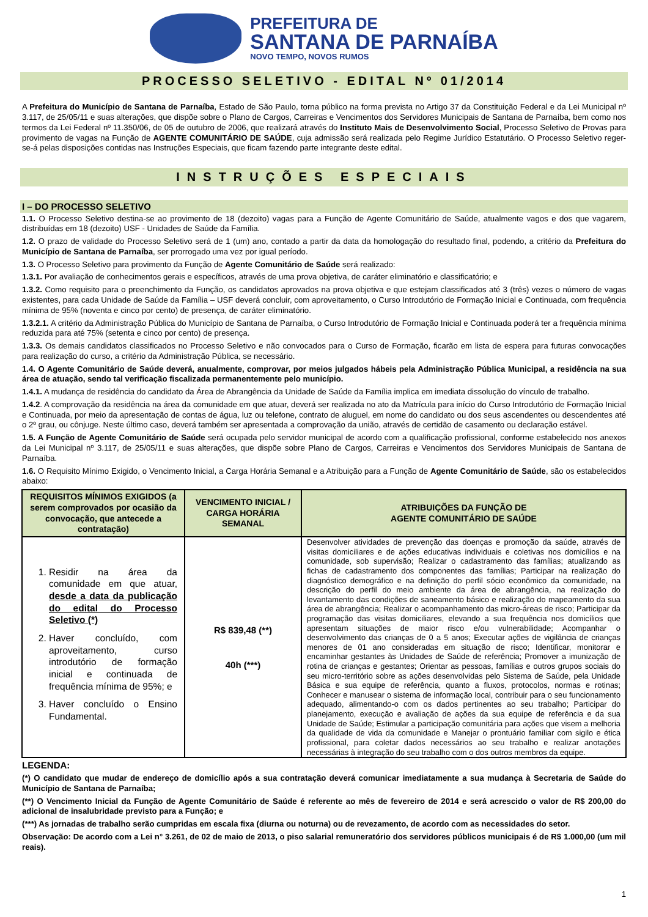PREFEITURA DE
SANTANA DE PARNAÍBA
NOVO TEMPO, NOVOS RUMOS
PROCESSO SELETIVO - EDITAL Nº 01/2014
A Prefeitura do Município de Santana de Parnaíba, Estado de São Paulo, torna público na forma prevista no Artigo 37 da Constituição Federal e da Lei Municipal nº 3.117, de 25/05/11 e suas alterações, que dispõe sobre o Plano de Cargos, Carreiras e Vencimentos dos Servidores Municipais de Santana de Parnaíba, bem como nos termos da Lei Federal nº 11.350/06, de 05 de outubro de 2006, que realizará através do Instituto Mais de Desenvolvimento Social, Processo Seletivo de Provas para provimento de vagas na Função de AGENTE COMUNITÁRIO DE SAÚDE, cuja admissão será realizada pelo Regime Jurídico Estatutário. O Processo Seletivo reger-se-á pelas disposições contidas nas Instruções Especiais, que ficam fazendo parte integrante deste edital.
INSTRUÇÕES ESPECIAIS
I – DO PROCESSO SELETIVO
1.1. O Processo Seletivo destina-se ao provimento de 18 (dezoito) vagas para a Função de Agente Comunitário de Saúde, atualmente vagos e dos que vagarem, distribuídas em 18 (dezoito) USF - Unidades de Saúde da Família.
1.2. O prazo de validade do Processo Seletivo será de 1 (um) ano, contado a partir da data da homologação do resultado final, podendo, a critério da Prefeitura do Município de Santana de Parnaíba, ser prorrogado uma vez por igual período.
1.3. O Processo Seletivo para provimento da Função de Agente Comunitário de Saúde será realizado:
1.3.1. Por avaliação de conhecimentos gerais e específicos, através de uma prova objetiva, de caráter eliminatório e classificatório; e
1.3.2. Como requisito para o preenchimento da Função, os candidatos aprovados na prova objetiva e que estejam classificados até 3 (três) vezes o número de vagas existentes, para cada Unidade de Saúde da Família – USF deverá concluir, com aproveitamento, o Curso Introdutório de Formação Inicial e Continuada, com frequência mínima de 95% (noventa e cinco por cento) de presença, de caráter eliminatório.
1.3.2.1. A critério da Administração Pública do Município de Santana de Parnaíba, o Curso Introdutório de Formação Inicial e Continuada poderá ter a frequência mínima reduzida para até 75% (setenta e cinco por cento) de presença.
1.3.3. Os demais candidatos classificados no Processo Seletivo e não convocados para o Curso de Formação, ficarão em lista de espera para futuras convocações para realização do curso, a critério da Administração Pública, se necessário.
1.4. O Agente Comunitário de Saúde deverá, anualmente, comprovar, por meios julgados hábeis pela Administração Pública Municipal, a residência na sua área de atuação, sendo tal verificação fiscalizada permanentemente pelo município.
1.4.1. A mudança de residência do candidato da Área de Abrangência da Unidade de Saúde da Família implica em imediata dissolução do vínculo de trabalho.
1.4.2. A comprovação da residência na área da comunidade em que atuar, deverá ser realizada no ato da Matrícula para início do Curso Introdutório de Formação Inicial e Continuada, por meio da apresentação de contas de água, luz ou telefone, contrato de aluguel, em nome do candidato ou dos seus ascendentes ou descendentes até o 2º grau, ou cônjuge. Neste último caso, deverá também ser apresentada a comprovação da união, através de certidão de casamento ou declaração estável.
1.5. A Função de Agente Comunitário de Saúde será ocupada pelo servidor municipal de acordo com a qualificação profissional, conforme estabelecido nos anexos da Lei Municipal nº 3.117, de 25/05/11 e suas alterações, que dispõe sobre Plano de Cargos, Carreiras e Vencimentos dos Servidores Municipais de Santana de Parnaíba.
1.6. O Requisito Mínimo Exigido, o Vencimento Inicial, a Carga Horária Semanal e a Atribuição para a Função de Agente Comunitário de Saúde, são os estabelecidos abaixo:
| REQUISITOS MÍNIMOS EXIGIDOS (a serem comprovados por ocasião da convocação, que antecede a contratação) | VENCIMENTO INICIAL / CARGA HORÁRIA SEMANAL | ATRIBUIÇÕES DA FUNÇÃO DE AGENTE COMUNITÁRIO DE SAÚDE |
| --- | --- | --- |
| 1. Residir na área da comunidade em que atuar, desde a data da publicação do edital do Processo Seletivo (*) 2. Haver concluído, com aproveitamento, curso introdutório de formação inicial e continuada de frequência mínima de 95%; e 3. Haver concluído o Ensino Fundamental. | R$ 839,48 (**) 40h (***) | Desenvolver atividades de prevenção das doenças e promoção da saúde, através de visitas domiciliares e de ações educativas individuais e coletivas nos domicílios e na comunidade, sob supervisão; Realizar o cadastramento das famílias; atualizando as fichas de cadastramento dos componentes das famílias; Participar na realização do diagnóstico demográfico e na definição do perfil sócio econômico da comunidade, na descrição do perfil do meio ambiente da área de abrangência, na realização do levantamento das condições de saneamento básico e realização do mapeamento da sua área de abrangência; Realizar o acompanhamento das micro-áreas de risco; Participar da programação das visitas domiciliares, elevando a sua frequência nos domicílios que apresentam situações de maior risco e/ou vulnerabilidade; Acompanhar o desenvolvimento das crianças de 0 a 5 anos; Executar ações de vigilância de crianças menores de 01 ano consideradas em situação de risco; Identificar, monitorar e encaminhar gestantes às Unidades de Saúde de referência; Promover a imunização de rotina de crianças e gestantes; Orientar as pessoas, famílias e outros grupos sociais do seu micro-território sobre as ações desenvolvidas pelo Sistema de Saúde, pela Unidade Básica e sua equipe de referência, quanto a fluxos, protocolos, normas e rotinas; Conhecer e manusear o sistema de informação local, contribuir para o seu funcionamento adequado, alimentando-o com os dados pertinentes ao seu trabalho; Participar do planejamento, execução e avaliação de ações da sua equipe de referência e da sua Unidade de Saúde; Estimular a participação comunitária para ações que visem a melhoria da qualidade de vida da comunidade e Manejar o prontuário familiar com sigilo e ética profissional, para coletar dados necessários ao seu trabalho e realizar anotações necessárias à integração do seu trabalho com o dos outros membros da equipe. |
LEGENDA:
(*) O candidato que mudar de endereço de domicílio após a sua contratação deverá comunicar imediatamente a sua mudança à Secretaria de Saúde do Município de Santana de Parnaíba;
(**) O Vencimento Inicial da Função de Agente Comunitário de Saúde é referente ao mês de fevereiro de 2014 e será acrescido o valor de R$ 200,00 do adicional de insalubridade previsto para a Função; e
(***) As jornadas de trabalho serão cumpridas em escala fixa (diurna ou noturna) ou de revezamento, de acordo com as necessidades do setor.
Observação: De acordo com a Lei n° 3.261, de 02 de maio de 2013, o piso salarial remuneratório dos servidores públicos municipais é de R$ 1.000,00 (um mil reais).
1